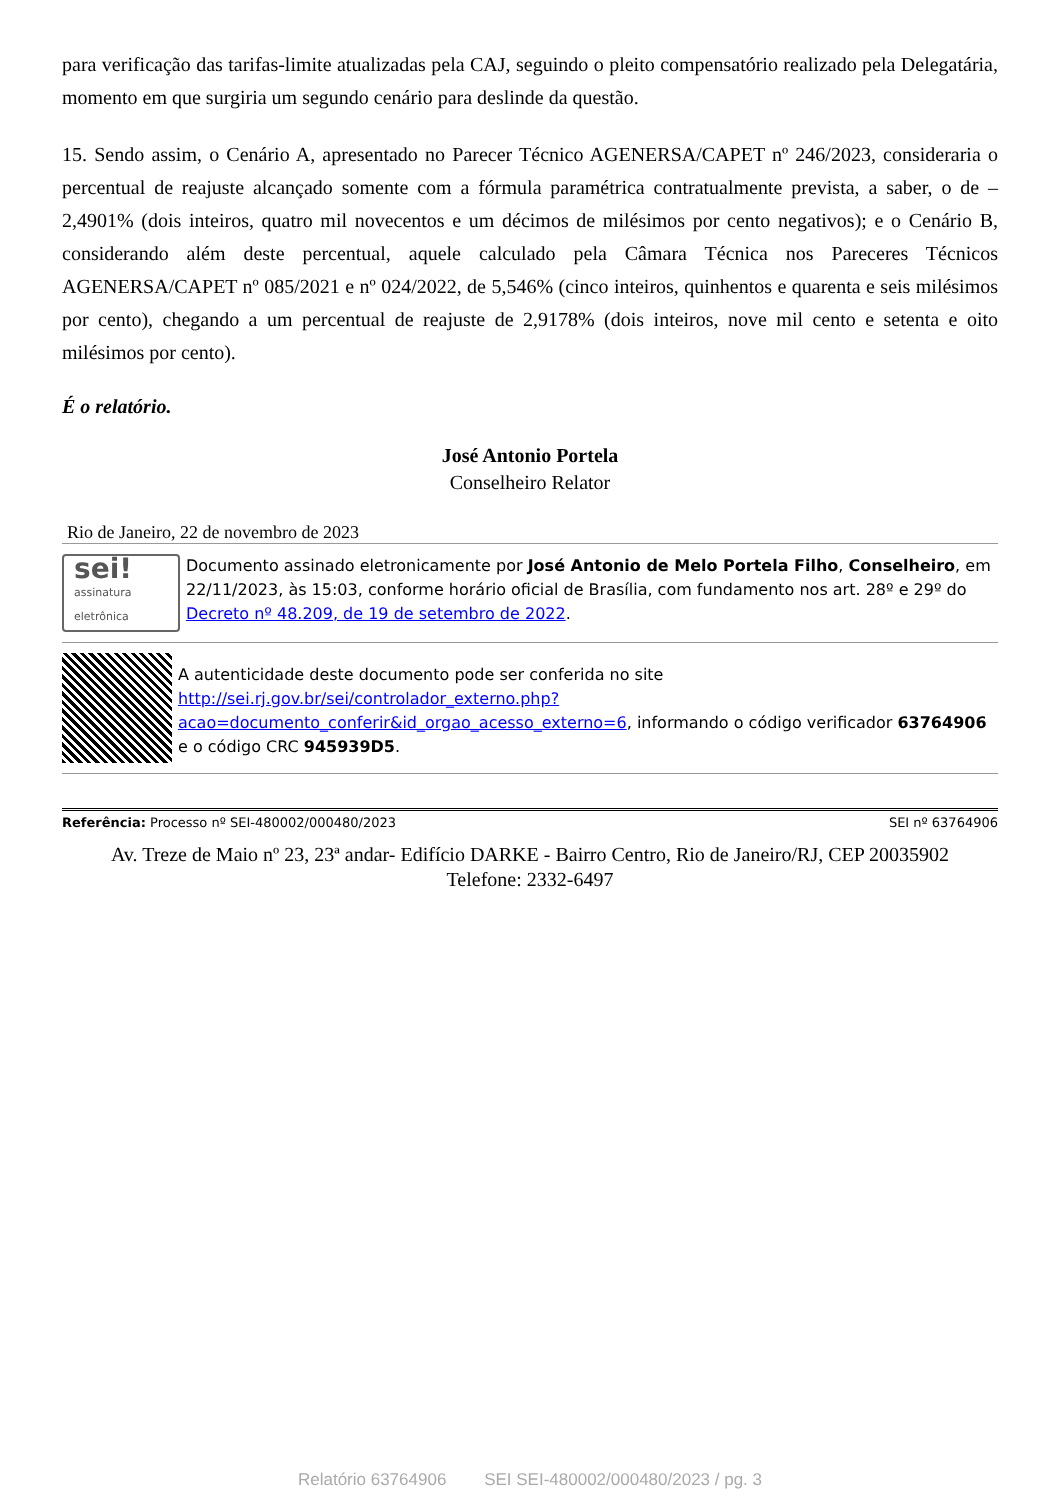para verificação das tarifas-limite atualizadas pela CAJ, seguindo o pleito compensatório realizado pela Delegatária, momento em que surgiria um segundo cenário para deslinde da questão.
15. Sendo assim, o Cenário A, apresentado no Parecer Técnico AGENERSA/CAPET nº 246/2023, consideraria o percentual de reajuste alcançado somente com a fórmula paramétrica contratualmente prevista, a saber, o de – 2,4901% (dois inteiros, quatro mil novecentos e um décimos de milésimos por cento negativos); e o Cenário B, considerando além deste percentual, aquele calculado pela Câmara Técnica nos Pareceres Técnicos AGENERSA/CAPET nº 085/2021 e nº 024/2022, de 5,546% (cinco inteiros, quinhentos e quarenta e seis milésimos por cento), chegando a um percentual de reajuste de 2,9178% (dois inteiros, nove mil cento e setenta e oito milésimos por cento).
É o relatório.
José Antonio Portela
Conselheiro Relator
Rio de Janeiro, 22 de novembro de 2023
sei!
assinatura
eletrônica
Documento assinado eletronicamente por José Antonio de Melo Portela Filho, Conselheiro, em 22/11/2023, às 15:03, conforme horário oficial de Brasília, com fundamento nos art. 28º e 29º do Decreto nº 48.209, de 19 de setembro de 2022.
A autenticidade deste documento pode ser conferida no site http://sei.rj.gov.br/sei/controlador_externo.php?acao=documento_conferir&id_orgao_acesso_externo=6, informando o código verificador 63764906 e o código CRC 945939D5.
Referência: Processo nº SEI-480002/000480/2023 SEI nº 63764906
Av. Treze de Maio nº 23, 23ª andar- Edifício DARKE - Bairro Centro, Rio de Janeiro/RJ, CEP 20035902
Telefone: 2332-6497
Relatório 63764906 SEI SEI-480002/000480/2023 / pg. 3